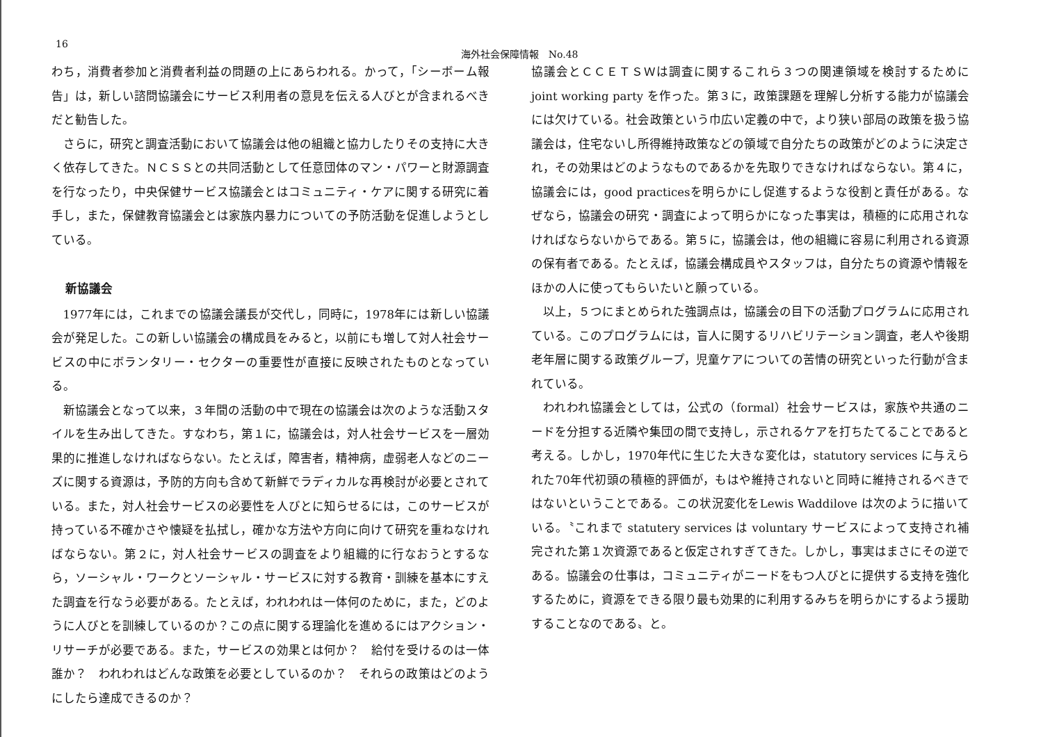16 海外社会保障情報　No.48
わち，消費者参加と消費者利益の問題の上にあらわれる。かって，「シーボーム報告」は，新しい諮問協議会にサービス利用者の意見を伝える人びとが含まれるべきだと勧告した。
さらに，研究と調査活動において協議会は他の組織と協力したりその支持に大きく依存してきた。ＮＣＳＳとの共同活動として任意団体のマン・パワーと財源調査を行なったり，中央保健サービス協議会とはコミュニティ・ケアに関する研究に着手し，また，保健教育協議会とは家族内暴力についての予防活動を促進しようとしている。
新協議会
1977年には，これまでの協議会議長が交代し，同時に，1978年には新しい協議会が発足した。この新しい協議会の構成員をみると，以前にも増して対人社会サービスの中にボランタリー・セクターの重要性が直接に反映されたものとなっている。
新協議会となって以来，３年間の活動の中で現在の協議会は次のような活動スタイルを生み出してきた。すなわち，第１に，協議会は，対人社会サービスを一層効果的に推進しなければならない。たとえば，障害者，精神病，虚弱老人などのニーズに関する資源は，予防的方向も含めて新鮮でラディカルな再検討が必要とされている。また，対人社会サービスの必要性を人びとに知らせるには，このサービスが持っている不確かさや懐疑を払拭し，確かな方法や方向に向けて研究を重ねなければならない。第２に，対人社会サービスの調査をより組織的に行なおうとするなら，ソーシャル・ワークとソーシャル・サービスに対する教育・訓練を基本にすえた調査を行なう必要がある。たとえば，われわれは一体何のために，また，どのように人びとを訓練しているのか？この点に関する理論化を進めるにはアクション・リサーチが必要である。また，サービスの効果とは何か？　給付を受けるのは一体誰か？　われわれはどんな政策を必要としているのか？　それらの政策はどのようにしたら達成できるのか？
協議会とＣＣＥＴＳＷは調査に関するこれら３つの関連領域を検討するために joint working party を作った。第３に，政策課題を理解し分析する能力が協議会には欠けている。社会政策という巾広い定義の中で，より狭い部局の政策を扱う協議会は，住宅ないし所得維持政策などの領域で自分たちの政策がどのように決定され，その効果はどのようなものであるかを先取りできなければならない。第４に，協議会には，good practicesを明らかにし促進するような役割と責任がある。なぜなら，協議会の研究・調査によって明らかになった事実は，積極的に応用されなければならないからである。第５に，協議会は，他の組織に容易に利用される資源の保有者である。たとえば，協議会構成員やスタッフは，自分たちの資源や情報をほかの人に使ってもらいたいと願っている。
以上，５つにまとめられた強調点は，協議会の目下の活動プログラムに応用されている。このプログラムには，盲人に関するリハビリテーション調査，老人や後期老年層に関する政策グループ，児童ケアについての苦情の研究といった行動が含まれている。
われわれ協議会としては，公式の（formal）社会サービスは，家族や共通のニードを分担する近隣や集団の間で支持し，示されるケアを打ちたてることであると考える。しかし，1970年代に生じた大きな変化は，statutory services に与えられた70年代初頭の積極的評価が，もはや維持されないと同時に維持されるべきではないということである。この状況変化をLewis Waddilove は次のように描いている。〝これまで statutery services は voluntary サービスによって支持され補完された第１次資源であると仮定されすぎてきた。しかし，事実はまさにその逆である。協議会の仕事は，コミュニティがニードをもつ人びとに提供する支持を強化するために，資源をできる限り最も効果的に利用するみちを明らかにするよう援助することなのである〟と。